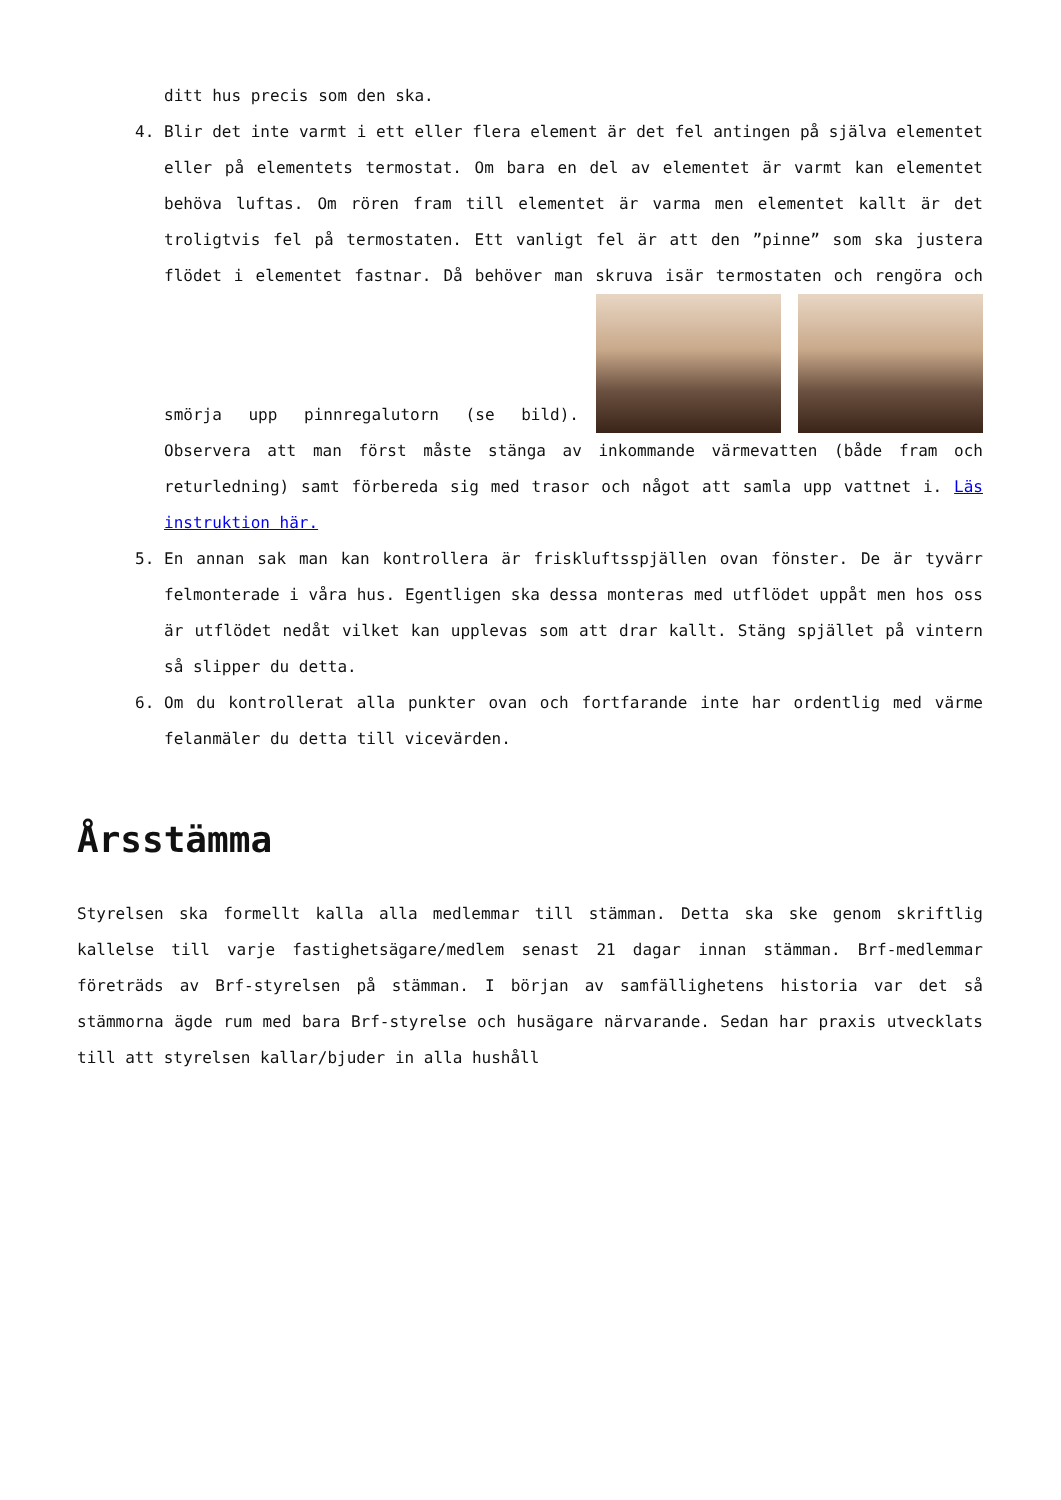ditt hus precis som den ska.
4. Blir det inte varmt i ett eller flera element är det fel antingen på själva elementet eller på elementets termostat. Om bara en del av elementet är varmt kan elementet behöva luftas. Om rören fram till elementet är varma men elementet kallt är det troligtvis fel på termostaten. Ett vanligt fel är att den ”pinne” som ska justera flödet i elementet fastnar. Då behöver man skruva isär termostaten och rengöra och smörja upp pinnregalutorn (se bild). Observera att man först måste stänga av inkommande värmevatten (både fram och returledning) samt förbereda sig med trasor och något att samla upp vattnet i. Läs instruktion här.
5. En annan sak man kan kontrollera är friskluftsspjällen ovan fönster. De är tyvärr felmonterade i våra hus. Egentligen ska dessa monteras med utflödet uppåt men hos oss är utflödet nedåt vilket kan upplevas som att drar kallt. Stäng spjället på vintern så slipper du detta.
6. Om du kontrollerat alla punkter ovan och fortfarande inte har ordentlig med värme felanmäler du detta till vicevärden.
Årsstämma
Styrelsen ska formellt kalla alla medlemmar till stämman. Detta ska ske genom skriftlig kallelse till varje fastighetsägare/medlem senast 21 dagar innan stämman. Brf-medlemmar företräds av Brf-styrelsen på stämman. I början av samfällighetens historia var det så stämmorna ägde rum med bara Brf-styrelse och husägare närvarande. Sedan har praxis utvecklats till att styrelsen kallar/bjuder in alla hushåll